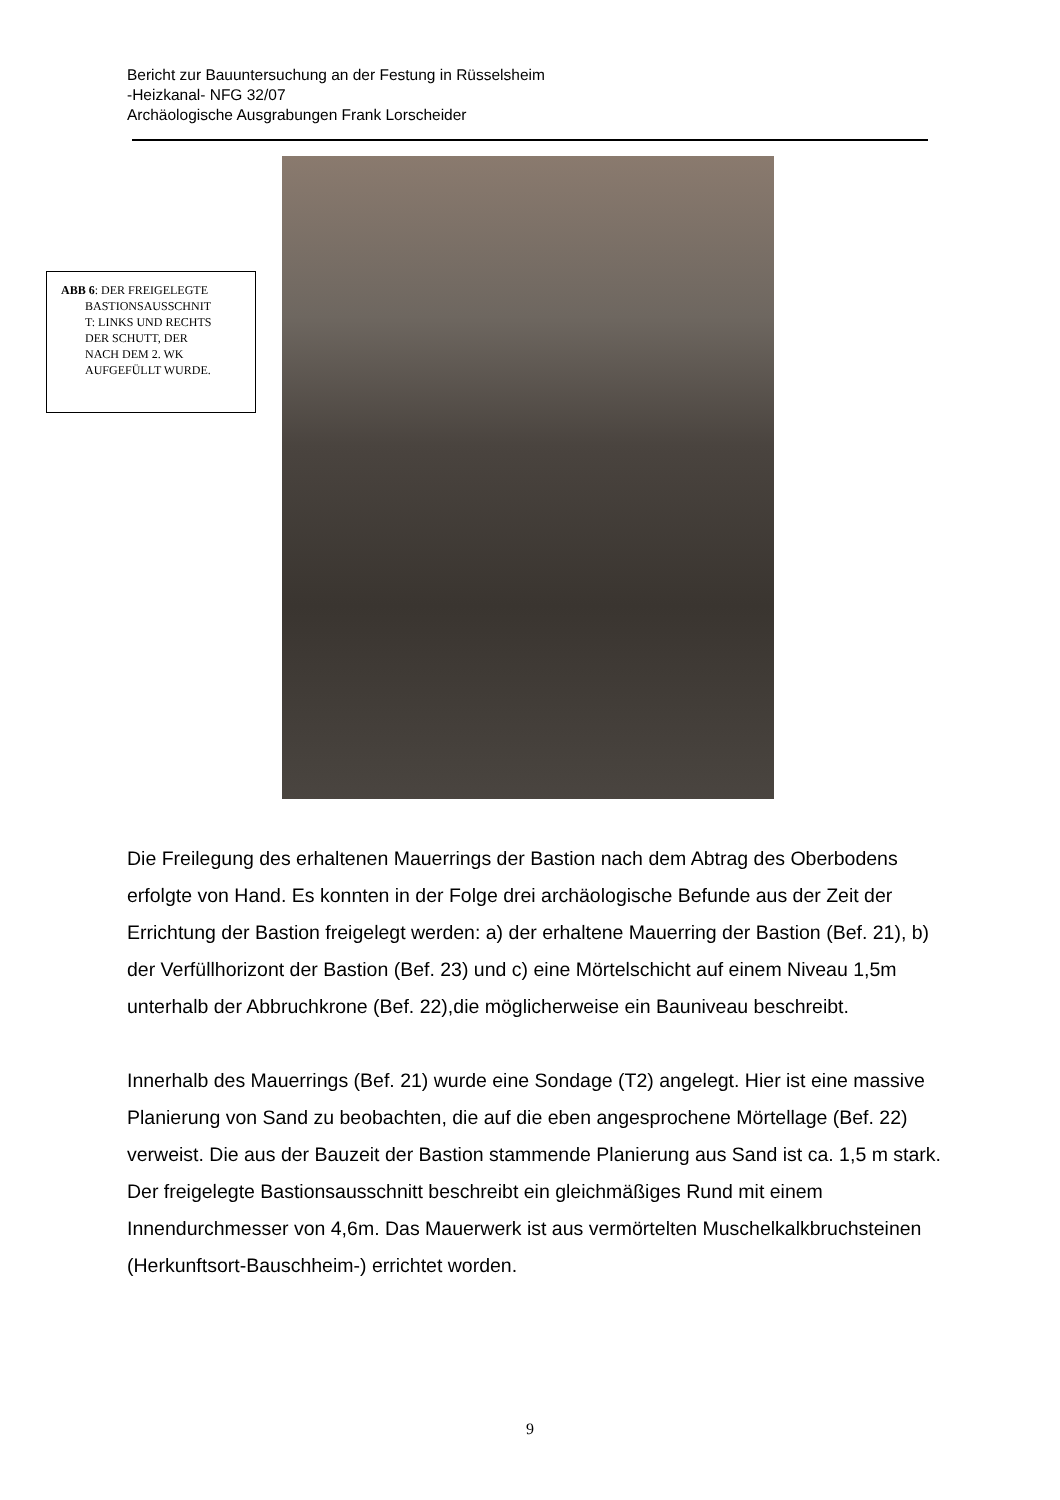Bericht zur Bauuntersuchung an der Festung in Rüsselsheim
-Heizkanal- NFG 32/07
Archäologische Ausgrabungen Frank Lorscheider
ABB 6: DER FREIGELEGTE
BASTIONSAUSSCHNIT
T: LINKS UND RECHTS
DER SCHUTT, DER
NACH DEM 2. WK
AUFGEFÜLLT WURDE.
Die Freilegung des erhaltenen Mauerrings der Bastion nach dem Abtrag des Oberbodens erfolgte von Hand. Es konnten in der Folge drei archäologische Befunde aus der Zeit der Errichtung der Bastion freigelegt werden: a) der erhaltene Mauerring der Bastion (Bef. 21), b) der Verfüllhorizont der Bastion (Bef. 23) und c) eine Mörtelschicht auf einem Niveau 1,5m unterhalb der Abbruchkrone (Bef. 22),die möglicherweise ein Bauniveau beschreibt.
Innerhalb des Mauerrings (Bef. 21) wurde eine Sondage (T2) angelegt. Hier ist eine massive Planierung von Sand zu beobachten, die auf die eben angesprochene Mörtellage (Bef. 22) verweist. Die aus der Bauzeit der Bastion stammende Planierung aus Sand ist ca. 1,5 m stark.
Der freigelegte Bastionsausschnitt beschreibt ein gleichmäßiges Rund mit einem Innendurchmesser von 4,6m. Das Mauerwerk ist aus vermörtelten Muschelkalkbruchsteinen (Herkunftsort-Bauschheim-) errichtet worden.
9